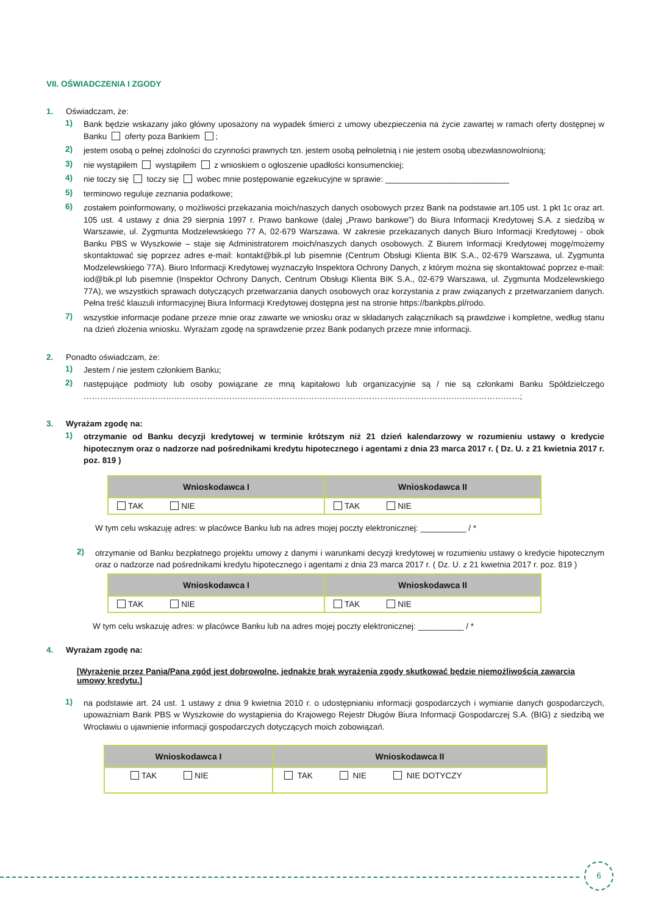VII. OŚWIADCZENIA I ZGODY
1. Oświadczam, że:
1)
Bank będzie wskazany jako główny uposażony na wypadek śmierci z umowy ubezpieczenia na życie zawartej w ramach oferty dostępnej w Banku oferty poza Bankiem ;
2)
jestem osobą o pełnej zdolności do czynności prawnych tzn. jestem osobą pełnoletnią i nie jestem osobą ubezwłasnowolnioną;
3)
nie wystąpiłem wystąpiłem z wnioskiem o ogłoszenie upadłości konsumenckiej;
4)
nie toczy się toczy się wobec mnie postępowanie egzekucyjne w sprawie: ___________________________
5)
terminowo reguluje zeznania podatkowe;
6)
zostałem poinformowany, o możliwości przekazania moich/naszych danych osobowych przez Bank na podstawie art.105 ust. 1 pkt 1c oraz art. 105 ust. 4 ustawy z dnia 29 sierpnia 1997 r. Prawo bankowe (dalej „Prawo bankowe”) do Biura Informacji Kredytowej S.A. z siedzibą w Warszawie, ul. Zygmunta Modzelewskiego 77 A, 02-679 Warszawa. W zakresie przekazanych danych Biuro Informacji Kredytowej - obok Banku PBS w Wyszkowie – staje się Administratorem moich/naszych danych osobowych. Z Biurem Informacji Kredytowej mogę/możemy skontaktować się poprzez adres e-mail: kontakt@bik.pl lub pisemnie (Centrum Obsługi Klienta BIK S.A., 02-679 Warszawa, ul. Zygmunta Modzelewskiego 77A). Biuro Informacji Kredytowej wyznaczyło Inspektora Ochrony Danych, z którym można się skontaktować poprzez e-mail: iod@bik.pl lub pisemnie (Inspektor Ochrony Danych, Centrum Obsługi Klienta BIK S.A., 02-679 Warszawa, ul. Zygmunta Modzelewskiego 77A), we wszystkich sprawach dotyczących przetwarzania danych osobowych oraz korzystania z praw związanych z przetwarzaniem danych. Pełna treść klauzuli informacyjnej Biura Informacji Kredytowej dostępna jest na stronie https://bankpbs.pl/rodo.
7)
wszystkie informacje podane przeze mnie oraz zawarte we wniosku oraz w składanych załącznikach są prawdziwe i kompletne, według stanu na dzień złożenia wniosku. Wyrażam zgodę na sprawdzenie przez Bank podanych przeze mnie informacji.
2. Ponadto oświadczam, że:
1)
Jestem / nie jestem członkiem Banku;
2)
następujące podmioty lub osoby powiązane ze mną kapitałowo lub organizacyjnie są / nie są członkami Banku Spółdzielczego ……………………………………………………………………………………………………………………………………………;
3. Wyrażam zgodę na:
1)
otrzymanie od Banku decyzji kredytowej w terminie krótszym niż 21 dzień kalendarzowy w rozumieniu ustawy o kredycie hipotecznym oraz o nadzorze nad pośrednikami kredytu hipotecznego i agentami z dnia 23 marca 2017 r. ( Dz. U. z 21 kwietnia 2017 r. poz. 819 )
| Wnioskodawca I | Wnioskodawca II |
| --- | --- |
| TAK NIE | TAK NIE |
W tym celu wskazuję adres: w placówce Banku lub na adres mojej poczty elektronicznej: __________ / *
2)
otrzymanie od Banku bezpłatnego projektu umowy z danymi i warunkami decyzji kredytowej w rozumieniu ustawy o kredycie hipotecznym oraz o nadzorze nad pośrednikami kredytu hipotecznego i agentami z dnia 23 marca 2017 r. ( Dz. U. z 21 kwietnia 2017 r. poz. 819 )
| Wnioskodawca I | Wnioskodawca II |
| --- | --- |
| TAK NIE | TAK NIE |
W tym celu wskazuję adres: w placówce Banku lub na adres mojej poczty elektronicznej: __________ / *
4. Wyrażam zgodę na:
[Wyrażenie przez Panią/Pana zgód jest dobrowolne, jednakże brak wyrażenia zgody skutkować będzie niemożliwością zawarcia umowy kredytu.]
1)
na podstawie art. 24 ust. 1 ustawy z dnia 9 kwietnia 2010 r. o udostępnianiu informacji gospodarczych i wymianie danych gospodarczych, upoważniam Bank PBS w Wyszkowie do wystąpienia do Krajowego Rejestr Długów Biura Informacji Gospodarczej S.A. (BIG) z siedzibą we Wrocławiu o ujawnienie informacji gospodarczych dotyczących moich zobowiązań.
| Wnioskodawca I | Wnioskodawca II |
| --- | --- |
| TAK NIE | TAK NIE NIE DOTYCZY |
6